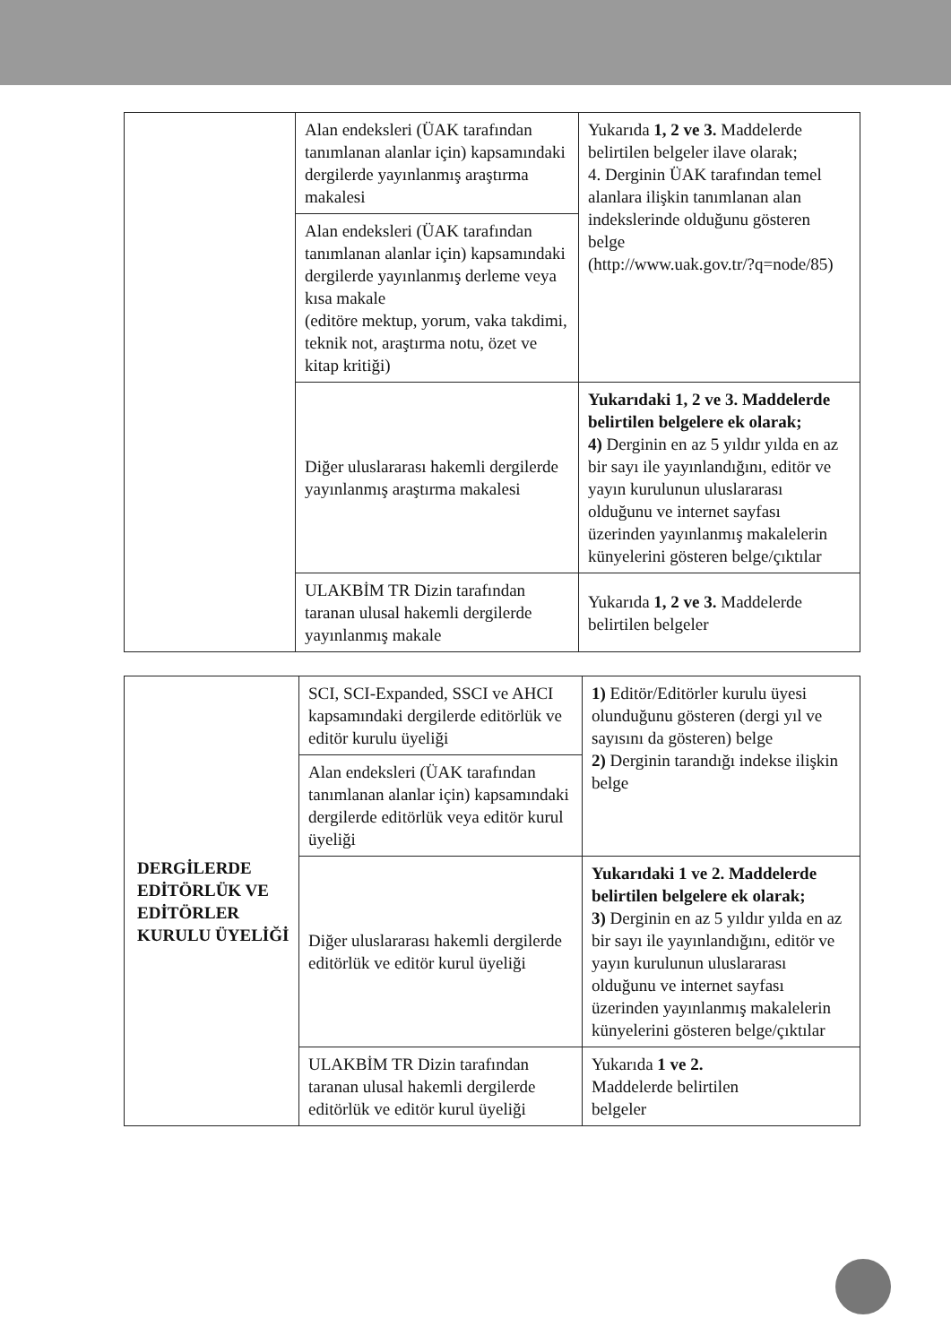| | Alan endeksleri (ÜAK tarafından tanımlanan alanlar için) kapsamındaki dergilerde yayınlanmış araştırma makalesi | Yukarıda 1, 2 ve 3. Maddelerde belirtilen belgeler ilave olarak; 4. Derginin ÜAK tarafından temel alanlara ilişkin tanımlanan alan indekslerinde olduğunu gösteren belge (http://www.uak.gov.tr/?q=node/85) |
| | Alan endeksleri (ÜAK tarafından tanımlanan alanlar için) kapsamındaki dergilerde yayınlanmış derleme veya kısa makale (editöre mektup, yorum, vaka takdimi, teknik not, araştırma notu, özet ve kitap kritiği) | |
| | Diğer uluslararası hakemli dergilerde yayınlanmış araştırma makalesi | Yukarıdaki 1, 2 ve 3. Maddelerde belirtilen belgelere ek olarak; 4) Derginin en az 5 yıldır yılda en az bir sayı ile yayınlandığını, editör ve yayın kurulunun uluslararası olduğunu ve internet sayfası üzerinden yayınlanmış makalelerin künyelerini gösteren belge/çıktılar |
| | ULAKBİM TR Dizin tarafından taranan ulusal hakemli dergilerde yayınlanmış makale | Yukarıda 1, 2 ve 3. Maddelerde belirtilen belgeler |
| DERGİLERDE EDİTÖRLÜK VE EDİTÖRLER KURULU ÜYELİĞİ | SCI, SCI-Expanded, SSCI ve AHCI kapsamındaki dergilerde editörlük ve editör kurulu üyeliği | 1) Editör/Editörler kurulu üyesi olunduğunu gösteren (dergi yıl ve sayısını da gösteren) belge 2) Derginin tarandığı indekse ilişkin belge |
| | Alan endeksleri (ÜAK tarafından tanımlanan alanlar için) kapsamındaki dergilerde editörlük veya editör kurul üyeliği | |
| | Diğer uluslararası hakemli dergilerde editörlük ve editör kurul üyeliği | Yukarıdaki 1 ve 2. Maddelerde belirtilen belgelere ek olarak; 3) Derginin en az 5 yıldır yılda en az bir sayı ile yayınlandığını, editör ve yayın kurulunun uluslararası olduğunu ve internet sayfası üzerinden yayınlanmış makalelerin künyelerini gösteren belge/çıktılar |
| | ULAKBİM TR Dizin tarafından taranan ulusal hakemli dergilerde editörlük ve editör kurul üyeliği | Yukarıda 1 ve 2. Maddelerde belirtilen belgeler |